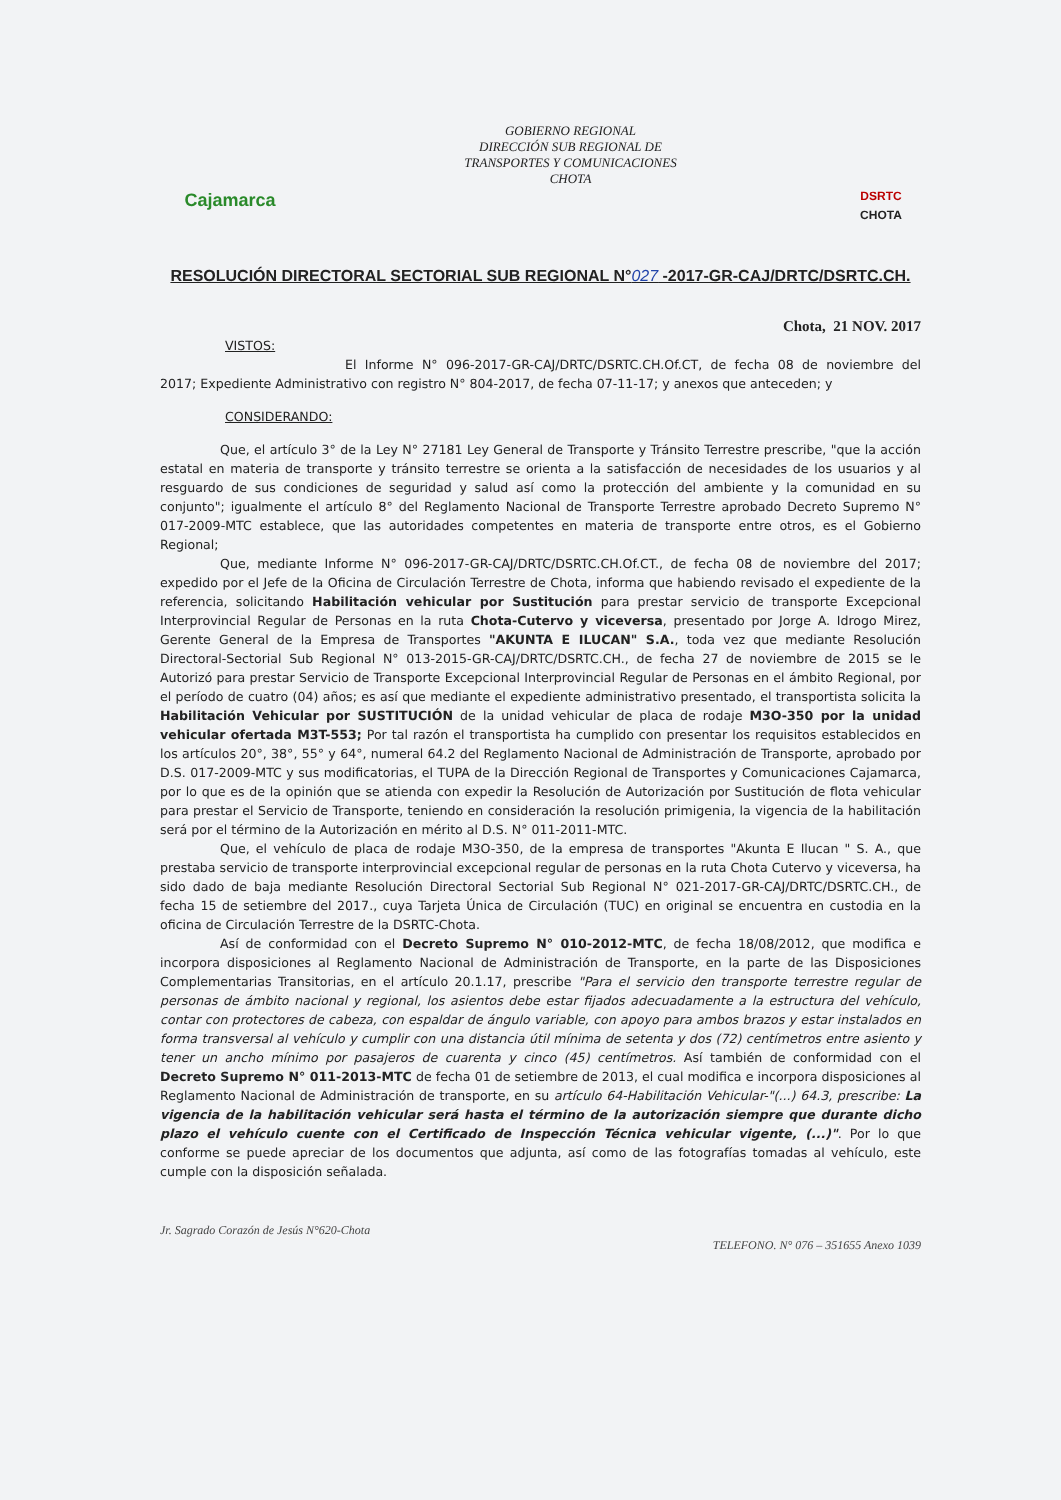Cajamarca
GOBIERNO REGIONAL
DIRECCIÓN SUB REGIONAL DE
TRANSPORTES Y COMUNICACIONES
CHOTA
DSRTC
CHOTA
RESOLUCIÓN DIRECTORAL SECTORIAL SUB REGIONAL N°027 -2017-GR-CAJ/DRTC/DSRTC.CH.
Chota, 21 NOV. 2017
VISTOS:
El Informe N° 096-2017-GR-CAJ/DRTC/DSRTC.CH.Of.CT, de fecha 08 de noviembre del 2017; Expediente Administrativo con registro N° 804-2017, de fecha 07-11-17; y anexos que anteceden; y
CONSIDERANDO:
Que, el artículo 3° de la Ley N° 27181 Ley General de Transporte y Tránsito Terrestre prescribe, "que la acción estatal en materia de transporte y tránsito terrestre se orienta a la satisfacción de necesidades de los usuarios y al resguardo de sus condiciones de seguridad y salud así como la protección del ambiente y la comunidad en su conjunto"; igualmente el artículo 8° del Reglamento Nacional de Transporte Terrestre aprobado Decreto Supremo N° 017-2009-MTC establece, que las autoridades competentes en materia de transporte entre otros, es el Gobierno Regional;
Que, mediante Informe N° 096-2017-GR-CAJ/DRTC/DSRTC.CH.Of.CT., de fecha 08 de noviembre del 2017; expedido por el Jefe de la Oficina de Circulación Terrestre de Chota, informa que habiendo revisado el expediente de la referencia, solicitando Habilitación vehicular por Sustitución para prestar servicio de transporte Excepcional Interprovincial Regular de Personas en la ruta Chota-Cutervo y viceversa, presentado por Jorge A. Idrogo Mirez, Gerente General de la Empresa de Transportes "AKUNTA E ILUCAN" S.A., toda vez que mediante Resolución Directoral-Sectorial Sub Regional N° 013-2015-GR-CAJ/DRTC/DSRTC.CH., de fecha 27 de noviembre de 2015 se le Autorizó para prestar Servicio de Transporte Excepcional Interprovincial Regular de Personas en el ámbito Regional, por el período de cuatro (04) años; es así que mediante el expediente administrativo presentado, el transportista solicita la Habilitación Vehicular por SUSTITUCIÓN de la unidad vehicular de placa de rodaje M3O-350 por la unidad vehicular ofertada M3T-553; Por tal razón el transportista ha cumplido con presentar los requisitos establecidos en los artículos 20°, 38°, 55° y 64°, numeral 64.2 del Reglamento Nacional de Administración de Transporte, aprobado por D.S. 017-2009-MTC y sus modificatorias, el TUPA de la Dirección Regional de Transportes y Comunicaciones Cajamarca, por lo que es de la opinión que se atienda con expedir la Resolución de Autorización por Sustitución de flota vehicular para prestar el Servicio de Transporte, teniendo en consideración la resolución primigenia, la vigencia de la habilitación será por el término de la Autorización en mérito al D.S. N° 011-2011-MTC.
Que, el vehículo de placa de rodaje M3O-350, de la empresa de transportes "Akunta E Ilucan " S. A., que prestaba servicio de transporte interprovincial excepcional regular de personas en la ruta Chota Cutervo y viceversa, ha sido dado de baja mediante Resolución Directoral Sectorial Sub Regional N° 021-2017-GR-CAJ/DRTC/DSRTC.CH., de fecha 15 de setiembre del 2017., cuya Tarjeta Única de Circulación (TUC) en original se encuentra en custodia en la oficina de Circulación Terrestre de la DSRTC-Chota.
Así de conformidad con el Decreto Supremo N° 010-2012-MTC, de fecha 18/08/2012, que modifica e incorpora disposiciones al Reglamento Nacional de Administración de Transporte, en la parte de las Disposiciones Complementarias Transitorias, en el artículo 20.1.17, prescribe "Para el servicio den transporte terrestre regular de personas de ámbito nacional y regional, los asientos debe estar fijados adecuadamente a la estructura del vehículo, contar con protectores de cabeza, con espaldar de ángulo variable, con apoyo para ambos brazos y estar instalados en forma transversal al vehículo y cumplir con una distancia útil mínima de setenta y dos (72) centímetros entre asiento y tener un ancho mínimo por pasajeros de cuarenta y cinco (45) centímetros. Así también de conformidad con el Decreto Supremo N° 011-2013-MTC de fecha 01 de setiembre de 2013, el cual modifica e incorpora disposiciones al Reglamento Nacional de Administración de transporte, en su artículo 64-Habilitación Vehicular-"(...) 64.3, prescribe: La vigencia de la habilitación vehicular será hasta el término de la autorización siempre que durante dicho plazo el vehículo cuente con el Certificado de Inspección Técnica vehicular vigente, (...)". Por lo que conforme se puede apreciar de los documentos que adjunta, así como de las fotografías tomadas al vehículo, este cumple con la disposición señalada.
Jr. Sagrado Corazón de Jesús N°620-Chota TELEFONO. N° 076 – 351655 Anexo 1039